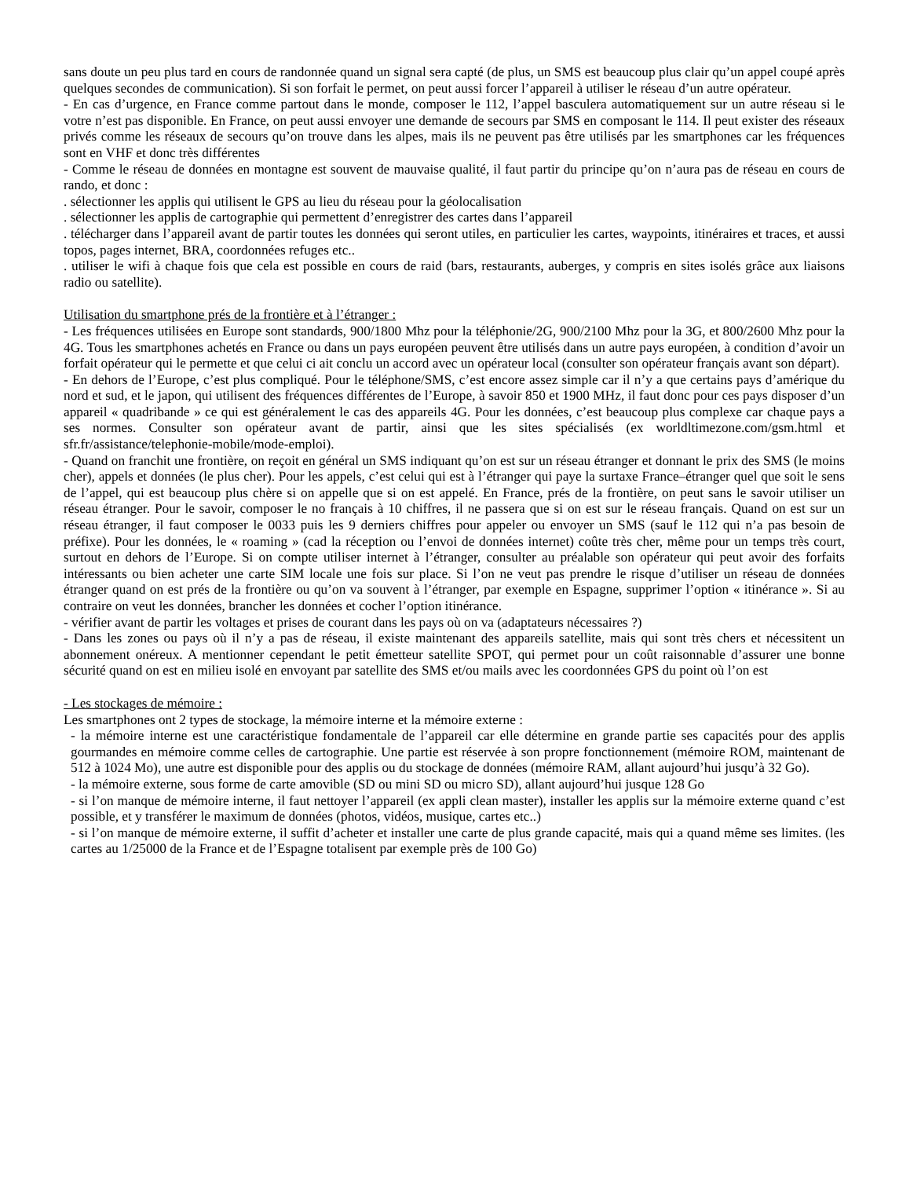sans doute un peu plus tard en cours de randonnée quand un signal sera capté (de plus, un SMS est beaucoup plus clair qu’un appel coupé après quelques secondes de communication). Si son forfait le permet, on peut aussi forcer l’appareil à utiliser le réseau d’un autre opérateur.
- En cas d’urgence, en France comme partout dans le monde, composer le 112, l’appel basculera automatiquement sur un autre réseau si le votre n’est pas disponible. En France, on peut aussi envoyer une demande de secours par SMS en composant le 114. Il peut exister des réseaux privés comme les réseaux de secours qu’on trouve dans les alpes, mais ils ne peuvent pas être utilisés par les smartphones car les fréquences sont en VHF et donc très différentes
- Comme le réseau de données en montagne est souvent de mauvaise qualité, il faut partir du principe qu’on n’aura pas de réseau en cours de rando, et donc :
. sélectionner les applis qui utilisent le GPS au lieu du réseau pour la géolocalisation
. sélectionner les applis de cartographie qui permettent d’enregistrer des cartes dans l’appareil
. télécharger dans l’appareil avant de partir toutes les données qui seront utiles, en particulier les cartes, waypoints, itinéraires et traces, et aussi topos, pages internet, BRA, coordonnées refuges etc..
. utiliser le wifi à chaque fois que cela est possible en cours de raid (bars, restaurants, auberges, y compris en sites isolés grâce aux liaisons radio ou satellite).
Utilisation du smartphone prés de la frontière et à l’étranger :
- Les fréquences utilisées en Europe sont standards, 900/1800 Mhz pour la téléphonie/2G, 900/2100 Mhz pour la 3G, et 800/2600 Mhz pour la 4G. Tous les smartphones achetés en France ou dans un pays européen peuvent être utilisés dans un autre pays européen, à condition d’avoir un forfait opérateur qui le permette et que celui ci ait conclu un accord avec un opérateur local (consulter son opérateur français avant son départ).
- En dehors de l’Europe, c’est plus compliqué. Pour le téléphone/SMS, c’est encore assez simple car il n’y a que certains pays d’amérique du nord et sud, et le japon, qui utilisent des fréquences différentes de l’Europe, à savoir 850 et 1900 MHz, il faut donc pour ces pays disposer d’un appareil « quadribande » ce qui est généralement le cas des appareils 4G. Pour les données, c’est beaucoup plus complexe car chaque pays a ses normes. Consulter son opérateur avant de partir, ainsi que les sites spécialisés (ex worldltimezone.com/gsm.html et sfr.fr/assistance/telephonie-mobile/mode-emploi).
- Quand on franchit une frontière, on reçoit en général un SMS indiquant qu’on est sur un réseau étranger et donnant le prix des SMS (le moins cher), appels et données (le plus cher). Pour les appels, c’est celui qui est à l’étranger qui paye la surtaxe France–étranger quel que soit le sens de l’appel, qui est beaucoup plus chère si on appelle que si on est appelé. En France, prés de la frontière, on peut sans le savoir utiliser un réseau étranger. Pour le savoir, composer le no français à 10 chiffres, il ne passera que si on est sur le réseau français. Quand on est sur un réseau étranger, il faut composer le 0033 puis les 9 derniers chiffres pour appeler ou envoyer un SMS (sauf le 112 qui n’a pas besoin de préfixe). Pour les données, le « roaming » (cad la réception ou l’envoi de données internet) coûte très cher, même pour un temps très court, surtout en dehors de l’Europe. Si on compte utiliser internet à l’étranger, consulter au préalable son opérateur qui peut avoir des forfaits intéressants ou bien acheter une carte SIM locale une fois sur place. Si l’on ne veut pas prendre le risque d’utiliser un réseau de données étranger quand on est prés de la frontière ou qu’on va souvent à l’étranger, par exemple en Espagne, supprimer l’option « itinérance ». Si au contraire on veut les données, brancher les données et cocher l’option itinérance.
- vérifier avant de partir les voltages et prises de courant dans les pays où on va (adaptateurs nécessaires ?)
- Dans les zones ou pays où il n’y a pas de réseau, il existe maintenant des appareils satellite, mais qui sont très chers et nécessitent un abonnement onéreux. A mentionner cependant le petit émetteur satellite SPOT, qui permet pour un coût raisonnable d’assurer une bonne sécurité quand on est en milieu isolé en envoyant par satellite des SMS et/ou mails avec les coordonnées GPS du point où l’on est
- Les stockages de mémoire :
Les smartphones ont 2 types de stockage, la mémoire interne et la mémoire externe :
- la mémoire interne est une caractéristique fondamentale de l’appareil car elle détermine en grande partie ses capacités pour des applis gourmandes en mémoire comme celles de cartographie. Une partie est réservée à son propre fonctionnement (mémoire ROM, maintenant de 512 à 1024 Mo), une autre est disponible pour des applis ou du stockage de données (mémoire RAM, allant aujourd’hui jusqu’à 32 Go).
- la mémoire externe, sous forme de carte amovible (SD ou mini SD ou micro SD), allant aujourd’hui jusque 128 Go
- si l’on manque de mémoire interne, il faut nettoyer l’appareil (ex appli clean master), installer les applis sur la mémoire externe quand c’est possible, et y transférer le maximum de données (photos, vidéos, musique, cartes etc..)
- si l’on manque de mémoire externe, il suffit d’acheter et installer une carte de plus grande capacité, mais qui a quand même ses limites. (les cartes au 1/25000 de la France et de l’Espagne totalisent par exemple près de 100 Go)